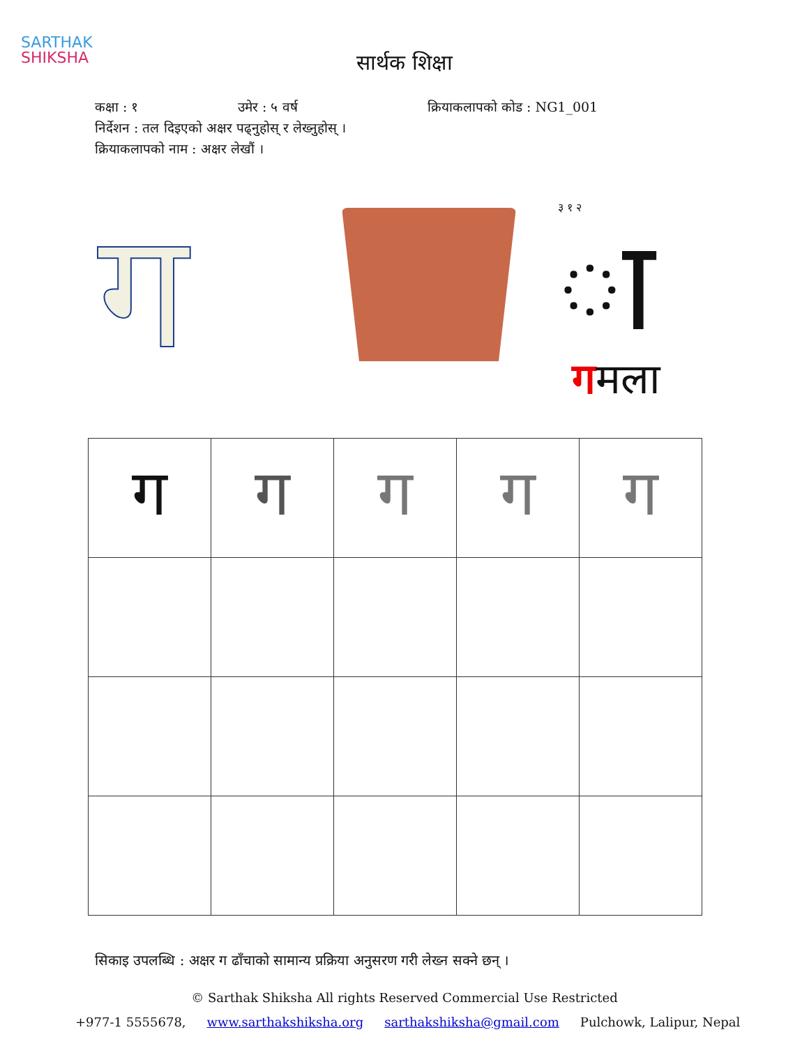SARTHAK
SHIKSHA
सार्थक शिक्षा
कक्षा : १ उमेर : ५ वर्ष क्रियाकलापको कोड : NG1_001
निर्देशन : तल दिइएको अक्षर पढ्नुहोस् र लेख्नुहोस् ।
क्रियाकलापको नाम : अक्षर लेखौं ।
ग
३ १ २
ा
गमला
| ग | ग | ग | ग | ग |
सिकाइ उपलब्धि : अक्षर ग ढाँचाको सामान्य प्रक्रिया अनुसरण गरी लेख्न सक्ने छन् ।
© Sarthak Shiksha All rights Reserved Commercial Use Restricted
+977-1 5555678, www.sarthakshiksha.org sarthakshiksha@gmail.com Pulchowk, Lalipur, Nepal